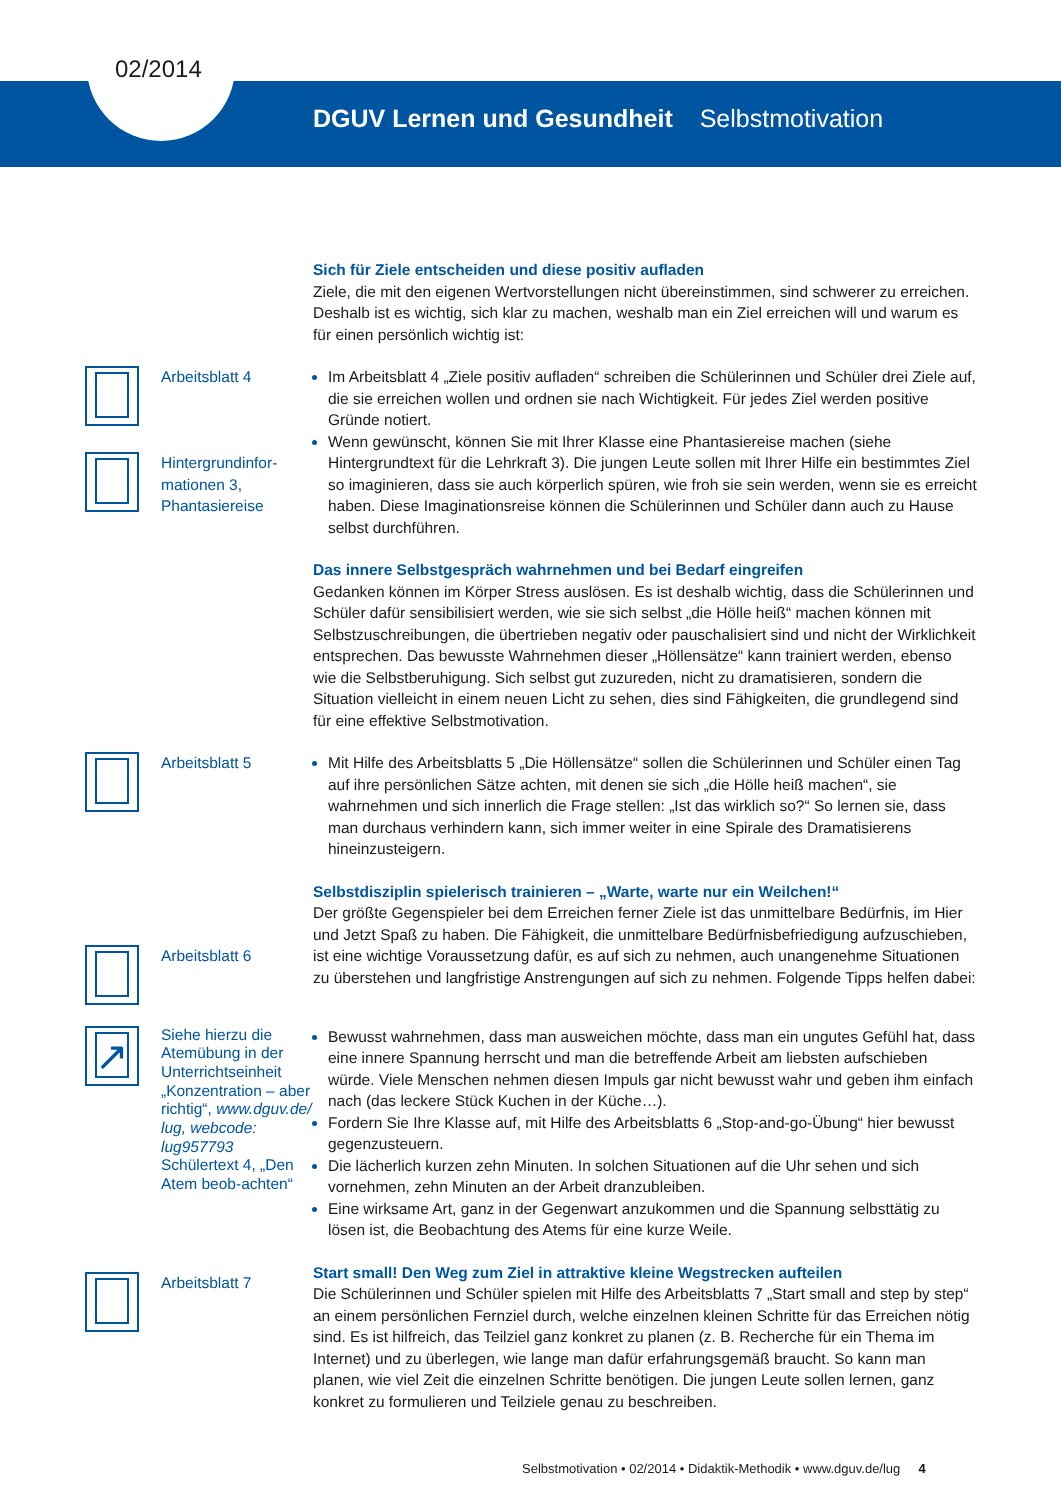02/2014
DGUV Lernen und Gesundheit Selbstmotivation
Sich für Ziele entscheiden und diese positiv aufladen
Ziele, die mit den eigenen Wertvorstellungen nicht übereinstimmen, sind schwerer zu erreichen. Deshalb ist es wichtig, sich klar zu machen, weshalb man ein Ziel erreichen will und warum es für einen persönlich wichtig ist:
Arbeitsblatt 4
Hintergrundinfor-
mationen 3,
Phantasiereise
Im Arbeitsblatt 4 „Ziele positiv aufladen“ schreiben die Schülerinnen und Schüler drei Ziele auf, die sie erreichen wollen und ordnen sie nach Wichtigkeit. Für jedes Ziel werden positive Gründe notiert.
Wenn gewünscht, können Sie mit Ihrer Klasse eine Phantasiereise machen (siehe Hintergrundtext für die Lehrkraft 3). Die jungen Leute sollen mit Ihrer Hilfe ein bestimmtes Ziel so imaginieren, dass sie auch körperlich spüren, wie froh sie sein werden, wenn sie es erreicht haben. Diese Imaginationsreise können die Schülerinnen und Schüler dann auch zu Hause selbst durchführen.
Das innere Selbstgespräch wahrnehmen und bei Bedarf eingreifen
Gedanken können im Körper Stress auslösen. Es ist deshalb wichtig, dass die Schülerinnen und Schüler dafür sensibilisiert werden, wie sie sich selbst „die Hölle heiß“ machen können mit Selbstzuschreibungen, die übertrieben negativ oder pauschalisiert sind und nicht der Wirklichkeit entsprechen. Das bewusste Wahrnehmen dieser „Höllensätze“ kann trainiert werden, ebenso wie die Selbstberuhigung. Sich selbst gut zuzureden, nicht zu dramatisieren, sondern die Situation vielleicht in einem neuen Licht zu sehen, dies sind Fähigkeiten, die grundlegend sind für eine effektive Selbstmotivation.
Arbeitsblatt 5 Mit Hilfe des Arbeitsblatts 5 „Die Höllensätze“ sollen die Schülerinnen und Schüler einen Tag auf ihre persönlichen Sätze achten, mit denen sie sich „die Hölle heiß machen“, sie wahrnehmen und sich innerlich die Frage stellen: „Ist das wirklich so?“ So lernen sie, dass man durchaus verhindern kann, sich immer weiter in eine Spirale des Dramatisierens hineinzusteigern.
Arbeitsblatt 6
Selbstdisziplin spielerisch trainieren – „Warte, warte nur ein Weilchen!“
Der größte Gegenspieler bei dem Erreichen ferner Ziele ist das unmittelbare Bedürfnis, im Hier und Jetzt Spaß zu haben. Die Fähigkeit, die unmittelbare Bedürfnisbefriedigung aufzuschieben, ist eine wichtige Voraussetzung dafür, es auf sich zu nehmen, auch unangenehme Situationen zu überstehen und langfristige Anstrengungen auf sich zu nehmen. Folgende Tipps helfen dabei:
↗
Siehe hierzu die Atemübung in der Unterrichtseinheit „Konzentration – aber richtig“, www.dguv.de/ lug, webcode: lug957793 Schülertext 4, „Den Atem beob-achten“
Bewusst wahrnehmen, dass man ausweichen möchte, dass man ein ungutes Gefühl hat, dass eine innere Spannung herrscht und man die betreffende Arbeit am liebsten aufschieben würde. Viele Menschen nehmen diesen Impuls gar nicht bewusst wahr und geben ihm einfach nach (das leckere Stück Kuchen in der Küche…).
Fordern Sie Ihre Klasse auf, mit Hilfe des Arbeitsblatts 6 „Stop-and-go-Übung“ hier bewusst gegenzusteuern.
Die lächerlich kurzen zehn Minuten. In solchen Situationen auf die Uhr sehen und sich vornehmen, zehn Minuten an der Arbeit dranzubleiben.
Eine wirksame Art, ganz in der Gegenwart anzukommen und die Spannung selbsttätig zu lösen ist, die Beobachtung des Atems für eine kurze Weile.
Arbeitsblatt 7
Start small! Den Weg zum Ziel in attraktive kleine Wegstrecken aufteilen
Die Schülerinnen und Schüler spielen mit Hilfe des Arbeitsblatts 7 „Start small and step by step“ an einem persönlichen Fernziel durch, welche einzelnen kleinen Schritte für das Erreichen nötig sind. Es ist hilfreich, das Teilziel ganz konkret zu planen (z. B. Recherche für ein Thema im Internet) und zu überlegen, wie lange man dafür erfahrungsgemäß braucht. So kann man planen, wie viel Zeit die einzelnen Schritte benötigen. Die jungen Leute sollen lernen, ganz konkret zu formulieren und Teilziele genau zu beschreiben.
Selbstmotivation • 02/2014 • Didaktik-Methodik • www.dguv.de/lug 4